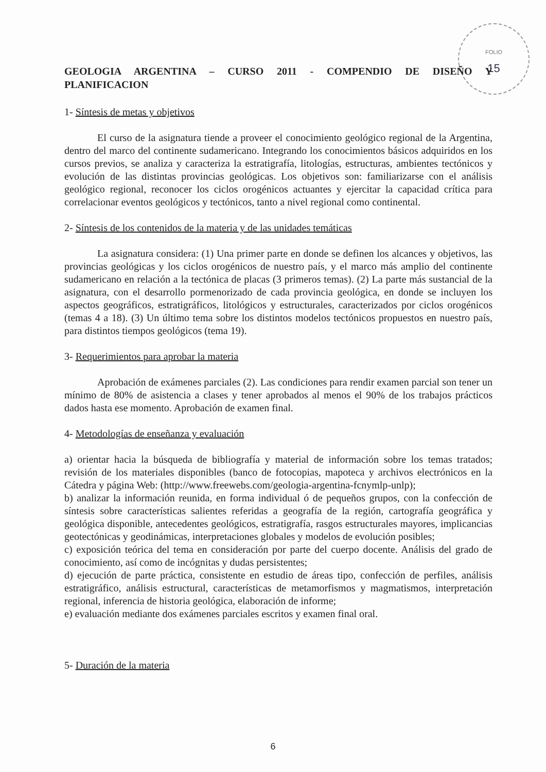FOLIO
15
GEOLOGIA ARGENTINA – CURSO 2011 - COMPENDIO DE DISEÑO Y PLANIFICACION
1- Síntesis de metas y objetivos
El curso de la asignatura tiende a proveer el conocimiento geológico regional de la Argentina, dentro del marco del continente sudamericano. Integrando los conocimientos básicos adquiridos en los cursos previos, se analiza y caracteriza la estratigrafía, litologías, estructuras, ambientes tectónicos y evolución de las distintas provincias geológicas. Los objetivos son: familiarizarse con el análisis geológico regional, reconocer los ciclos orogénicos actuantes y ejercitar la capacidad crítica para correlacionar eventos geológicos y tectónicos, tanto a nivel regional como continental.
2- Síntesis de los contenidos de la materia y de las unidades temáticas
La asignatura considera: (1) Una primer parte en donde se definen los alcances y objetivos, las provincias geológicas y los ciclos orogénicos de nuestro país, y el marco más amplio del continente sudamericano en relación a la tectónica de placas (3 primeros temas). (2) La parte más sustancial de la asignatura, con el desarrollo pormenorizado de cada provincia geológica, en donde se incluyen los aspectos geográficos, estratigráficos, litológicos y estructurales, caracterizados por ciclos orogénicos (temas 4 a 18). (3) Un último tema sobre los distintos modelos tectónicos propuestos en nuestro país, para distintos tiempos geológicos (tema 19).
3- Requerimientos para aprobar la materia
Aprobación de exámenes parciales (2). Las condiciones para rendir examen parcial son tener un mínimo de 80% de asistencia a clases y tener aprobados al menos el 90% de los trabajos prácticos dados hasta ese momento. Aprobación de examen final.
4- Metodologías de enseñanza y evaluación
a) orientar hacia la búsqueda de bibliografía y material de información sobre los temas tratados; revisión de los materiales disponibles (banco de fotocopias, mapoteca y archivos electrónicos en la Cátedra y página Web: (http://www.freewebs.com/geologia-argentina-fcnymlp-unlp);
b) analizar la información reunida, en forma individual ó de pequeños grupos, con la confección de síntesis sobre características salientes referidas a geografía de la región, cartografía geográfica y geológica disponible, antecedentes geológicos, estratigrafía, rasgos estructurales mayores, implicancias geotectónicas y geodinámicas, interpretaciones globales y modelos de evolución posibles;
c) exposición teórica del tema en consideración por parte del cuerpo docente. Análisis del grado de conocimiento, así como de incógnitas y dudas persistentes;
d) ejecución de parte práctica, consistente en estudio de áreas tipo, confección de perfiles, análisis estratigráfico, análisis estructural, características de metamorfismos y magmatismos, interpretación regional, inferencia de historia geológica, elaboración de informe;
e) evaluación mediante dos exámenes parciales escritos y examen final oral.
5- Duración de la materia
6